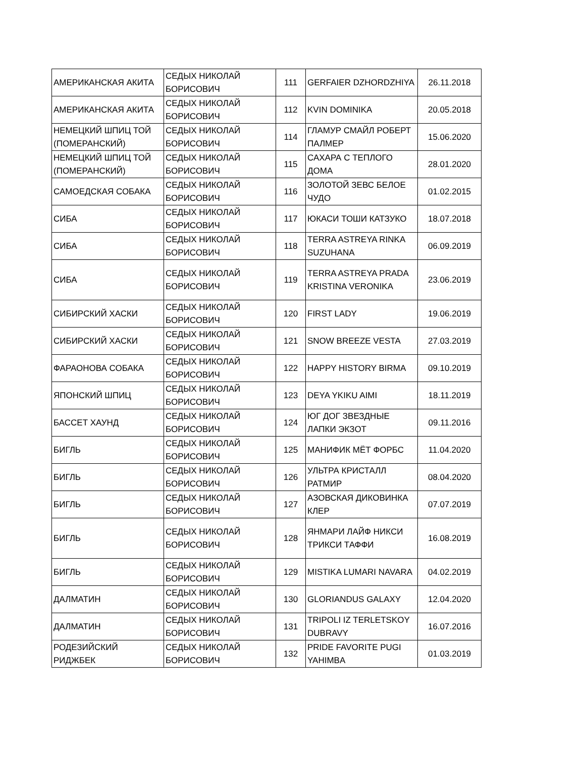| АМЕРИКАНСКАЯ АКИТА | СЕДЫХ НИКОЛАЙ БОРИСОВИЧ | 111 | GERFAIER DZHORDZHIYA | 26.11.2018 |
| АМЕРИКАНСКАЯ АКИТА | СЕДЫХ НИКОЛАЙ БОРИСОВИЧ | 112 | KVIN DOMINIKA | 20.05.2018 |
| НЕМЕЦКИЙ ШПИЦ ТОЙ (ПОМЕРАНСКИЙ) | СЕДЫХ НИКОЛАЙ БОРИСОВИЧ | 114 | ГЛАМУР СМАЙЛ РОБЕРТ ПАЛМЕР | 15.06.2020 |
| НЕМЕЦКИЙ ШПИЦ ТОЙ (ПОМЕРАНСКИЙ) | СЕДЫХ НИКОЛАЙ БОРИСОВИЧ | 115 | САХАРА С ТЕПЛОГО ДОМА | 28.01.2020 |
| САМОЕДСКАЯ СОБАКА | СЕДЫХ НИКОЛАЙ БОРИСОВИЧ | 116 | ЗОЛОТОЙ ЗЕВС БЕЛОЕ ЧУДО | 01.02.2015 |
| СИБА | СЕДЫХ НИКОЛАЙ БОРИСОВИЧ | 117 | ЮКАСИ ТОШИ КАТЗУКО | 18.07.2018 |
| СИБА | СЕДЫХ НИКОЛАЙ БОРИСОВИЧ | 118 | TERRA ASTREYA RINKA SUZUHANA | 06.09.2019 |
| СИБА | СЕДЫХ НИКОЛАЙ БОРИСОВИЧ | 119 | TERRA ASTREYA PRADA KRISTINA VERONIKA | 23.06.2019 |
| СИБИРСКИЙ ХАСКИ | СЕДЫХ НИКОЛАЙ БОРИСОВИЧ | 120 | FIRST LADY | 19.06.2019 |
| СИБИРСКИЙ ХАСКИ | СЕДЫХ НИКОЛАЙ БОРИСОВИЧ | 121 | SNOW BREEZE VESTA | 27.03.2019 |
| ФАРАОНОВА СОБАКА | СЕДЫХ НИКОЛАЙ БОРИСОВИЧ | 122 | HAPPY HISTORY BIRMA | 09.10.2019 |
| ЯПОНСКИЙ ШПИЦ | СЕДЫХ НИКОЛАЙ БОРИСОВИЧ | 123 | DEYA YKIKU AIMI | 18.11.2019 |
| БАССЕТ ХАУНД | СЕДЫХ НИКОЛАЙ БОРИСОВИЧ | 124 | ЮГ ДОГ ЗВЕЗДНЫЕ ЛАПКИ ЭКЗОТ | 09.11.2016 |
| БИГЛЬ | СЕДЫХ НИКОЛАЙ БОРИСОВИЧ | 125 | МАНИФИК МЁТ ФОРБС | 11.04.2020 |
| БИГЛЬ | СЕДЫХ НИКОЛАЙ БОРИСОВИЧ | 126 | УЛЬТРА КРИСТАЛЛ РАТМИР | 08.04.2020 |
| БИГЛЬ | СЕДЫХ НИКОЛАЙ БОРИСОВИЧ | 127 | АЗОВСКАЯ ДИКОВИНКА КЛЕР | 07.07.2019 |
| БИГЛЬ | СЕДЫХ НИКОЛАЙ БОРИСОВИЧ | 128 | ЯНМАРИ ЛАЙФ НИКСИ ТРИКСИ ТАФФИ | 16.08.2019 |
| БИГЛЬ | СЕДЫХ НИКОЛАЙ БОРИСОВИЧ | 129 | MISTIKA LUMARI NAVARA | 04.02.2019 |
| ДАЛМАТИН | СЕДЫХ НИКОЛАЙ БОРИСОВИЧ | 130 | GLORIANDUS GALAXY | 12.04.2020 |
| ДАЛМАТИН | СЕДЫХ НИКОЛАЙ БОРИСОВИЧ | 131 | TRIPOLI IZ TERLETSKOY DUBRAVY | 16.07.2016 |
| РОДЕЗИЙСКИЙ РИДЖБЕК | СЕДЫХ НИКОЛАЙ БОРИСОВИЧ | 132 | PRIDE FAVORITE PUGI YAHIMBA | 01.03.2019 |